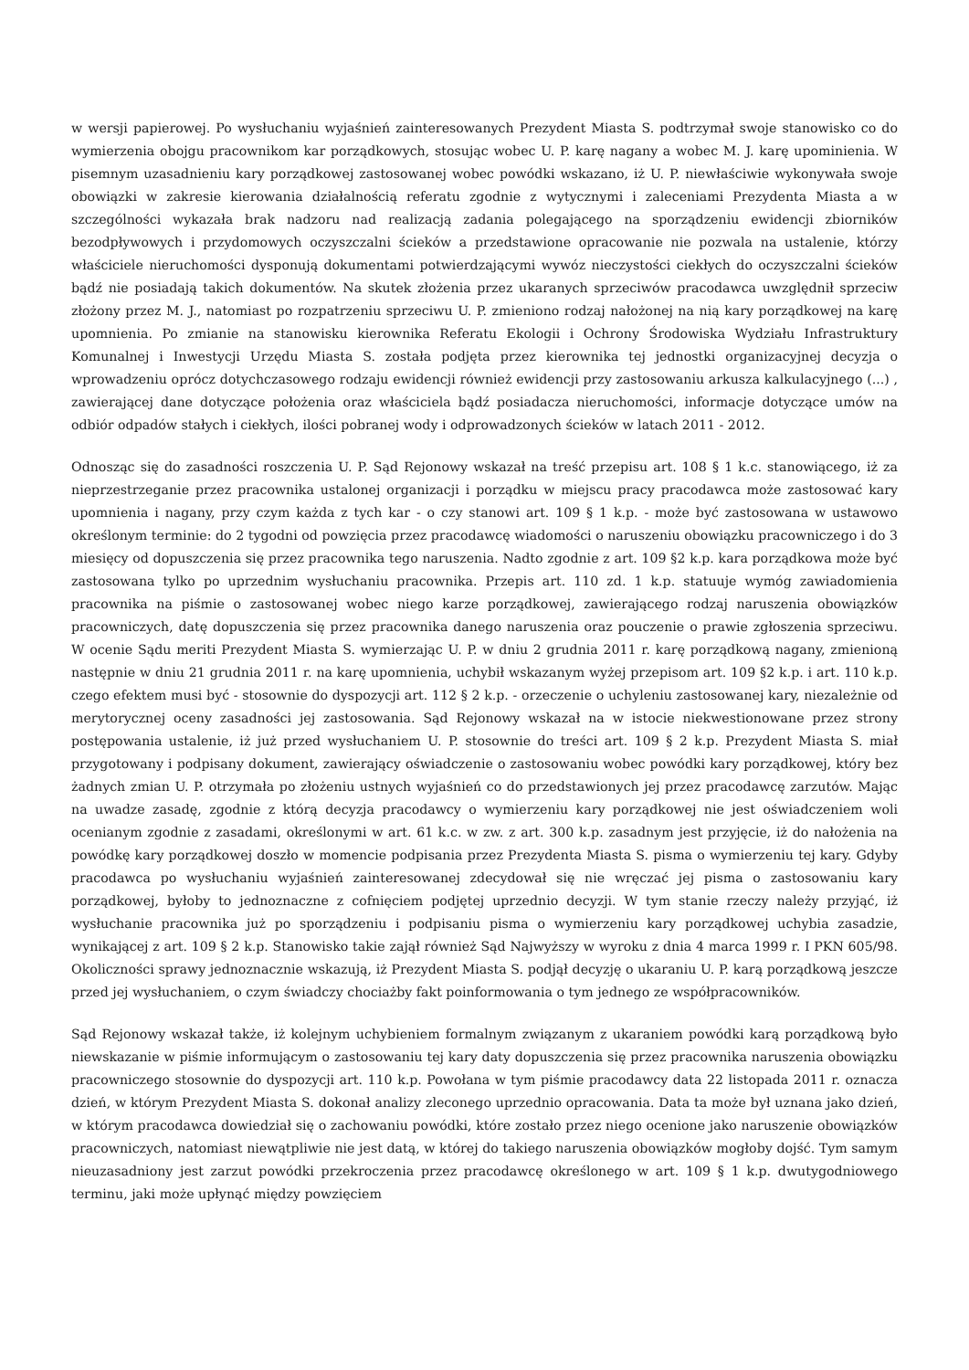w wersji papierowej. Po wysłuchaniu wyjaśnień zainteresowanych Prezydent Miasta S. podtrzymał swoje stanowisko co do wymierzenia obojgu pracownikom kar porządkowych, stosując wobec U. P. karę nagany a wobec M. J. karę upominienia. W pisemnym uzasadnieniu kary porządkowej zastosowanej wobec powódki wskazano, iż U. P. niewłaściwie wykonywała swoje obowiązki w zakresie kierowania działalnością referatu zgodnie z wytycznymi i zaleceniami Prezydenta Miasta a w szczególności wykazała brak nadzoru nad realizacją zadania polegającego na sporządzeniu ewidencji zbiorników bezodpływowych i przydomowych oczyszczalni ścieków a przedstawione opracowanie nie pozwala na ustalenie, którzy właściciele nieruchomości dysponują dokumentami potwierdzającymi wywóz nieczystości ciekłych do oczyszczalni ścieków bądź nie posiadają takich dokumentów. Na skutek złożenia przez ukaranych sprzeciwów pracodawca uwzględnił sprzeciw złożony przez M. J., natomiast po rozpatrzeniu sprzeciwu U. P. zmieniono rodzaj nałożonej na nią kary porządkowej na karę upomnienia. Po zmianie na stanowisku kierownika Referatu Ekologii i Ochrony Środowiska Wydziału Infrastruktury Komunalnej i Inwestycji Urzędu Miasta S. została podjęta przez kierownika tej jednostki organizacyjnej decyzja o wprowadzeniu oprócz dotychczasowego rodzaju ewidencji również ewidencji przy zastosowaniu arkusza kalkulacyjnego (...) , zawierającej dane dotyczące położenia oraz właściciela bądź posiadacza nieruchomości, informacje dotyczące umów na odbiór odpadów stałych i ciekłych, ilości pobranej wody i odprowadzonych ścieków w latach 2011 - 2012.
Odnosząc się do zasadności roszczenia U. P. Sąd Rejonowy wskazał na treść przepisu art. 108 § 1 k.c. stanowiącego, iż za nieprzestrzeganie przez pracownika ustalonej organizacji i porządku w miejscu pracy pracodawca może zastosować kary upomnienia i nagany, przy czym każda z tych kar - o czy stanowi art. 109 § 1 k.p. - może być zastosowana w ustawowo określonym terminie: do 2 tygodni od powzięcia przez pracodawcę wiadomości o naruszeniu obowiązku pracowniczego i do 3 miesięcy od dopuszczenia się przez pracownika tego naruszenia. Nadto zgodnie z art. 109 §2 k.p. kara porządkowa może być zastosowana tylko po uprzednim wysłuchaniu pracownika. Przepis art. 110 zd. 1 k.p. statuuje wymóg zawiadomienia pracownika na piśmie o zastosowanej wobec niego karze porządkowej, zawierającego rodzaj naruszenia obowiązków pracowniczych, datę dopuszczenia się przez pracownika danego naruszenia oraz pouczenie o prawie zgłoszenia sprzeciwu. W ocenie Sądu meriti Prezydent Miasta S. wymierzając U. P. w dniu 2 grudnia 2011 r. karę porządkową nagany, zmienioną następnie w dniu 21 grudnia 2011 r. na karę upomnienia, uchybił wskazanym wyżej przepisom art. 109 §2 k.p. i art. 110 k.p. czego efektem musi być - stosownie do dyspozycji art. 112 § 2 k.p. - orzeczenie o uchyleniu zastosowanej kary, niezależnie od merytorycznej oceny zasadności jej zastosowania. Sąd Rejonowy wskazał na w istocie niekwestionowane przez strony postępowania ustalenie, iż już przed wysłuchaniem U. P. stosownie do treści art. 109 § 2 k.p. Prezydent Miasta S. miał przygotowany i podpisany dokument, zawierający oświadczenie o zastosowaniu wobec powódki kary porządkowej, który bez żadnych zmian U. P. otrzymała po złożeniu ustnych wyjaśnień co do przedstawionych jej przez pracodawcę zarzutów. Mając na uwadze zasadę, zgodnie z którą decyzja pracodawcy o wymierzeniu kary porządkowej nie jest oświadczeniem woli ocenianym zgodnie z zasadami, określonymi w art. 61 k.c. w zw. z art. 300 k.p. zasadnym jest przyjęcie, iż do nałożenia na powódkę kary porządkowej doszło w momencie podpisania przez Prezydenta Miasta S. pisma o wymierzeniu tej kary. Gdyby pracodawca po wysłuchaniu wyjaśnień zainteresowanej zdecydował się nie wręczać jej pisma o zastosowaniu kary porządkowej, byłoby to jednoznaczne z cofnięciem podjętej uprzednio decyzji. W tym stanie rzeczy należy przyjąć, iż wysłuchanie pracownika już po sporządzeniu i podpisaniu pisma o wymierzeniu kary porządkowej uchybia zasadzie, wynikającej z art. 109 § 2 k.p. Stanowisko takie zajął również Sąd Najwyższy w wyroku z dnia 4 marca 1999 r. I PKN 605/98. Okoliczności sprawy jednoznacznie wskazują, iż Prezydent Miasta S. podjął decyzję o ukaraniu U. P. karą porządkową jeszcze przed jej wysłuchaniem, o czym świadczy chociażby fakt poinformowania o tym jednego ze współpracowników.
Sąd Rejonowy wskazał także, iż kolejnym uchybieniem formalnym związanym z ukaraniem powódki karą porządkową było niewskazanie w piśmie informującym o zastosowaniu tej kary daty dopuszczenia się przez pracownika naruszenia obowiązku pracowniczego stosownie do dyspozycji art. 110 k.p. Powołana w tym piśmie pracodawcy data 22 listopada 2011 r. oznacza dzień, w którym Prezydent Miasta S. dokonał analizy zleconego uprzednio opracowania. Data ta może był uznana jako dzień, w którym pracodawca dowiedział się o zachowaniu powódki, które zostało przez niego ocenione jako naruszenie obowiązków pracowniczych, natomiast niewątpliwie nie jest datą, w której do takiego naruszenia obowiązków mogłoby dojść. Tym samym nieuzasadniony jest zarzut powódki przekroczenia przez pracodawcę określonego w art. 109 § 1 k.p. dwutygodniowego terminu, jaki może upłynąć między powzięciem